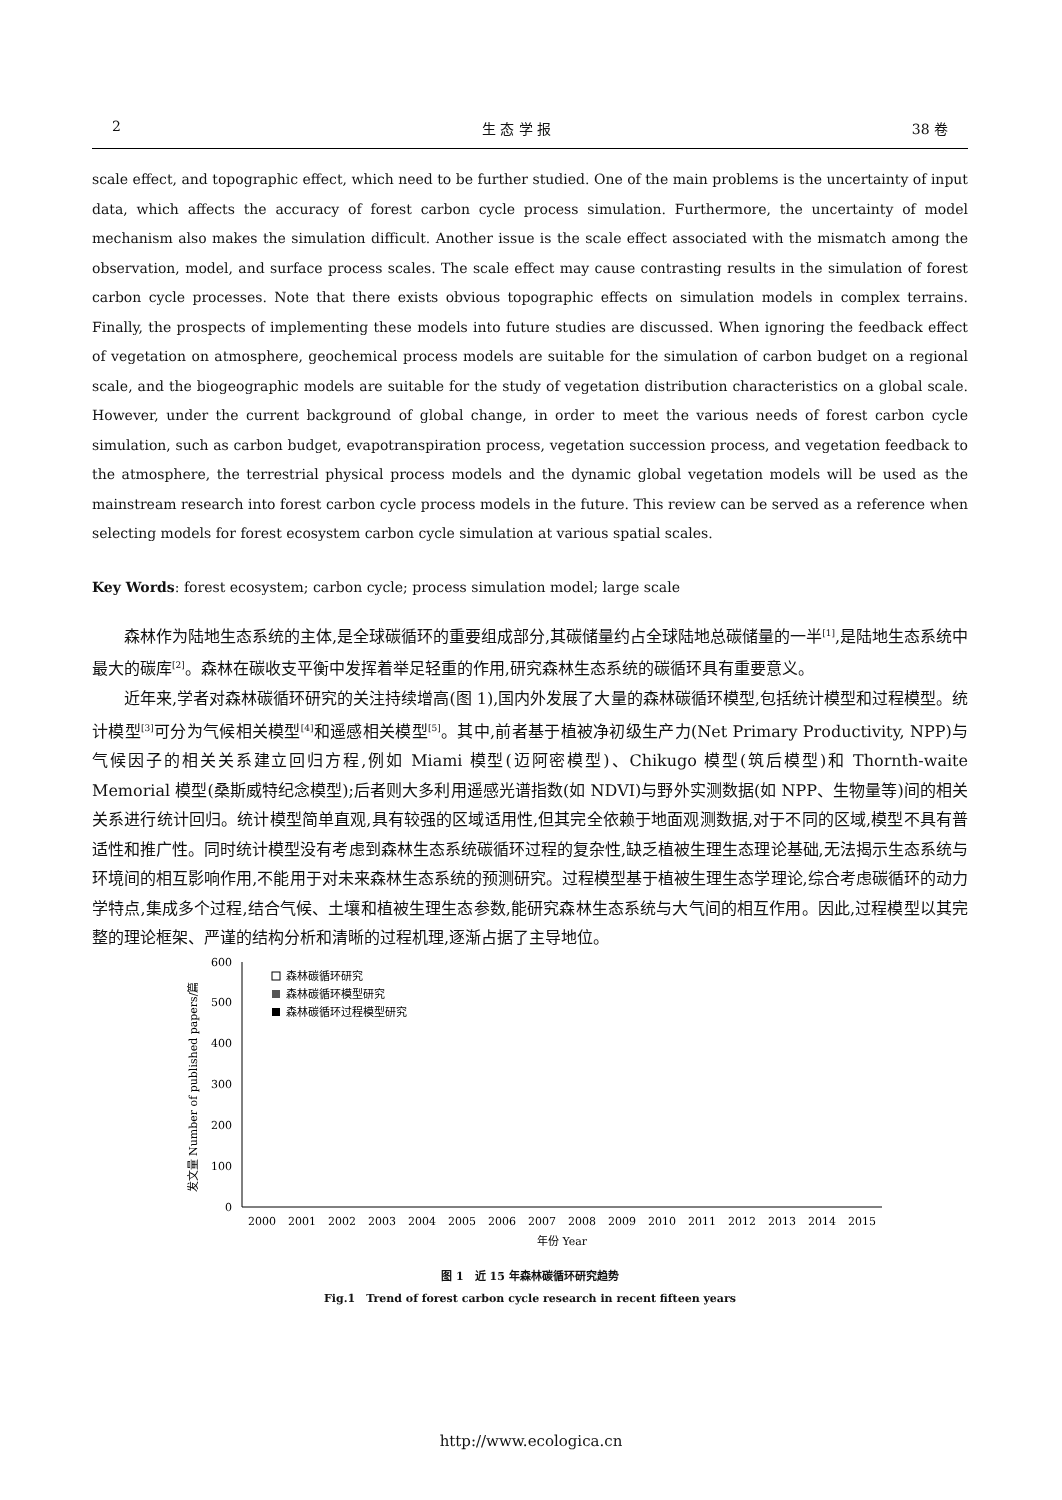2 生 态 学 报 38 卷
scale effect, and topographic effect, which need to be further studied. One of the main problems is the uncertainty of input data, which affects the accuracy of forest carbon cycle process simulation. Furthermore, the uncertainty of model mechanism also makes the simulation difficult. Another issue is the scale effect associated with the mismatch among the observation, model, and surface process scales. The scale effect may cause contrasting results in the simulation of forest carbon cycle processes. Note that there exists obvious topographic effects on simulation models in complex terrains. Finally, the prospects of implementing these models into future studies are discussed. When ignoring the feedback effect of vegetation on atmosphere, geochemical process models are suitable for the simulation of carbon budget on a regional scale, and the biogeographic models are suitable for the study of vegetation distribution characteristics on a global scale. However, under the current background of global change, in order to meet the various needs of forest carbon cycle simulation, such as carbon budget, evapotranspiration process, vegetation succession process, and vegetation feedback to the atmosphere, the terrestrial physical process models and the dynamic global vegetation models will be used as the mainstream research into forest carbon cycle process models in the future. This review can be served as a reference when selecting models for forest ecosystem carbon cycle simulation at various spatial scales.
Key Words: forest ecosystem; carbon cycle; process simulation model; large scale
森林作为陆地生态系统的主体,是全球碳循环的重要组成部分,其碳储量约占全球陆地总碳储量的一半<sup>[1]</sup>,是陆地生态系统中最大的碳库<sup>[2]</sup>。森林在碳收支平衡中发挥着举足轻重的作用,研究森林生态系统的碳循环具有重要意义。
近年来,学者对森林碳循环研究的关注持续增高(图 1),国内外发展了大量的森林碳循环模型,包括统计模型和过程模型。统计模型<sup>[3]</sup>可分为气候相关模型<sup>[4]</sup>和遥感相关模型<sup>[5]</sup>。其中,前者基于植被净初级生产力(Net Primary Productivity, NPP)与气候因子的相关关系建立回归方程,例如 Miami 模型(迈阿密模型)、Chikugo 模型(筑后模型)和 Thornth-waite Memorial 模型(桑斯威特纪念模型);后者则大多利用遥感光谱指数(如 NDVI)与野外实测数据(如 NPP、生物量等)间的相关关系进行统计回归。统计模型简单直观,具有较强的区域适用性,但其完全依赖于地面观测数据,对于不同的区域,模型不具有普适性和推广性。同时统计模型没有考虑到森林生态系统碳循环过程的复杂性,缺乏植被生理生态理论基础,无法揭示生态系统与环境间的相互影响作用,不能用于对未来森林生态系统的预测研究。过程模型基于植被生理生态学理论,综合考虑碳循环的动力学特点,集成多个过程,结合气候、土壤和植被生理生态参数,能研究森林生态系统与大气间的相互作用。因此,过程模型以其完整的理论框架、严谨的结构分析和清晰的过程机理,逐渐占据了主导地位。
0
100
200
300
400
500
600
发文量 Number of published papers/篇
森林碳循环研究
森林碳循环模型研究
森林碳循环过程模型研究
2000
2001
2002
2003
2004
2005
2006
2007
2008
2009
2010
2011
2012
2013
2014
2015
年份 Year
图 1　近 15 年森林碳循环研究趋势
Fig.1　Trend of forest carbon cycle research in recent fifteen years
http://www.ecologica.cn